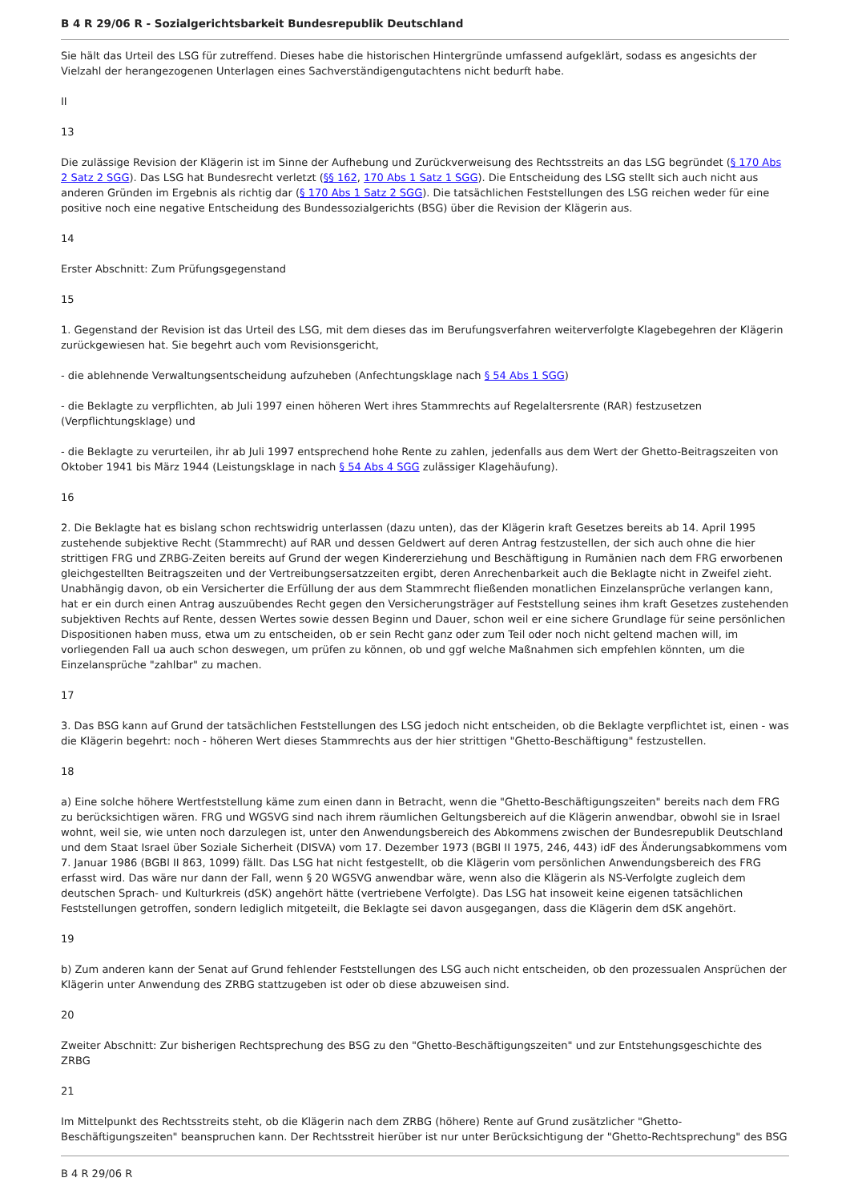B 4 R 29/06 R - Sozialgerichtsbarkeit Bundesrepublik Deutschland
Sie hält das Urteil des LSG für zutreffend. Dieses habe die historischen Hintergründe umfassend aufgeklärt, sodass es angesichts der Vielzahl der herangezogenen Unterlagen eines Sachverständigengutachtens nicht bedurft habe.
II
13
Die zulässige Revision der Klägerin ist im Sinne der Aufhebung und Zurückverweisung des Rechtsstreits an das LSG begründet (§ 170 Abs 2 Satz 2 SGG). Das LSG hat Bundesrecht verletzt (§§ 162, 170 Abs 1 Satz 1 SGG). Die Entscheidung des LSG stellt sich auch nicht aus anderen Gründen im Ergebnis als richtig dar (§ 170 Abs 1 Satz 2 SGG). Die tatsächlichen Feststellungen des LSG reichen weder für eine positive noch eine negative Entscheidung des Bundessozialgerichts (BSG) über die Revision der Klägerin aus.
14
Erster Abschnitt: Zum Prüfungsgegenstand
15
1. Gegenstand der Revision ist das Urteil des LSG, mit dem dieses das im Berufungsverfahren weiterverfolgte Klagebegehren der Klägerin zurückgewiesen hat. Sie begehrt auch vom Revisionsgericht,
- die ablehnende Verwaltungsentscheidung aufzuheben (Anfechtungsklage nach § 54 Abs 1 SGG)
- die Beklagte zu verpflichten, ab Juli 1997 einen höheren Wert ihres Stammrechts auf Regelaltersrente (RAR) festzusetzen (Verpflichtungsklage) und
- die Beklagte zu verurteilen, ihr ab Juli 1997 entsprechend hohe Rente zu zahlen, jedenfalls aus dem Wert der Ghetto-Beitragszeiten von Oktober 1941 bis März 1944 (Leistungsklage in nach § 54 Abs 4 SGG zulässiger Klagehäufung).
16
2. Die Beklagte hat es bislang schon rechtswidrig unterlassen (dazu unten), das der Klägerin kraft Gesetzes bereits ab 14. April 1995 zustehende subjektive Recht (Stammrecht) auf RAR und dessen Geldwert auf deren Antrag festzustellen, der sich auch ohne die hier strittigen FRG und ZRBG-Zeiten bereits auf Grund der wegen Kindererziehung und Beschäftigung in Rumänien nach dem FRG erworbenen gleichgestellten Beitragszeiten und der Vertreibungsersatzzeiten ergibt, deren Anrechenbarkeit auch die Beklagte nicht in Zweifel zieht. Unabhängig davon, ob ein Versicherter die Erfüllung der aus dem Stammrecht fließenden monatlichen Einzelansprüche verlangen kann, hat er ein durch einen Antrag auszuübendes Recht gegen den Versicherungsträger auf Feststellung seines ihm kraft Gesetzes zustehenden subjektiven Rechts auf Rente, dessen Wertes sowie dessen Beginn und Dauer, schon weil er eine sichere Grundlage für seine persönlichen Dispositionen haben muss, etwa um zu entscheiden, ob er sein Recht ganz oder zum Teil oder noch nicht geltend machen will, im vorliegenden Fall ua auch schon deswegen, um prüfen zu können, ob und ggf welche Maßnahmen sich empfehlen könnten, um die Einzelansprüche "zahlbar" zu machen.
17
3. Das BSG kann auf Grund der tatsächlichen Feststellungen des LSG jedoch nicht entscheiden, ob die Beklagte verpflichtet ist, einen - was die Klägerin begehrt: noch - höheren Wert dieses Stammrechts aus der hier strittigen "Ghetto-Beschäftigung" festzustellen.
18
a) Eine solche höhere Wertfeststellung käme zum einen dann in Betracht, wenn die "Ghetto-Beschäftigungszeiten" bereits nach dem FRG zu berücksichtigen wären. FRG und WGSVG sind nach ihrem räumlichen Geltungsbereich auf die Klägerin anwendbar, obwohl sie in Israel wohnt, weil sie, wie unten noch darzulegen ist, unter den Anwendungsbereich des Abkommens zwischen der Bundesrepublik Deutschland und dem Staat Israel über Soziale Sicherheit (DISVA) vom 17. Dezember 1973 (BGBl II 1975, 246, 443) idF des Änderungsabkommens vom 7. Januar 1986 (BGBl II 863, 1099) fällt. Das LSG hat nicht festgestellt, ob die Klägerin vom persönlichen Anwendungsbereich des FRG erfasst wird. Das wäre nur dann der Fall, wenn § 20 WGSVG anwendbar wäre, wenn also die Klägerin als NS-Verfolgte zugleich dem deutschen Sprach- und Kulturkreis (dSK) angehört hätte (vertriebene Verfolgte). Das LSG hat insoweit keine eigenen tatsächlichen Feststellungen getroffen, sondern lediglich mitgeteilt, die Beklagte sei davon ausgegangen, dass die Klägerin dem dSK angehört.
19
b) Zum anderen kann der Senat auf Grund fehlender Feststellungen des LSG auch nicht entscheiden, ob den prozessualen Ansprüchen der Klägerin unter Anwendung des ZRBG stattzugeben ist oder ob diese abzuweisen sind.
20
Zweiter Abschnitt: Zur bisherigen Rechtsprechung des BSG zu den "Ghetto-Beschäftigungszeiten" und zur Entstehungsgeschichte des ZRBG
21
Im Mittelpunkt des Rechtsstreits steht, ob die Klägerin nach dem ZRBG (höhere) Rente auf Grund zusätzlicher "Ghetto-Beschäftigungszeiten" beanspruchen kann. Der Rechtsstreit hierüber ist nur unter Berücksichtigung der "Ghetto-Rechtsprechung" des BSG
B 4 R 29/06 R